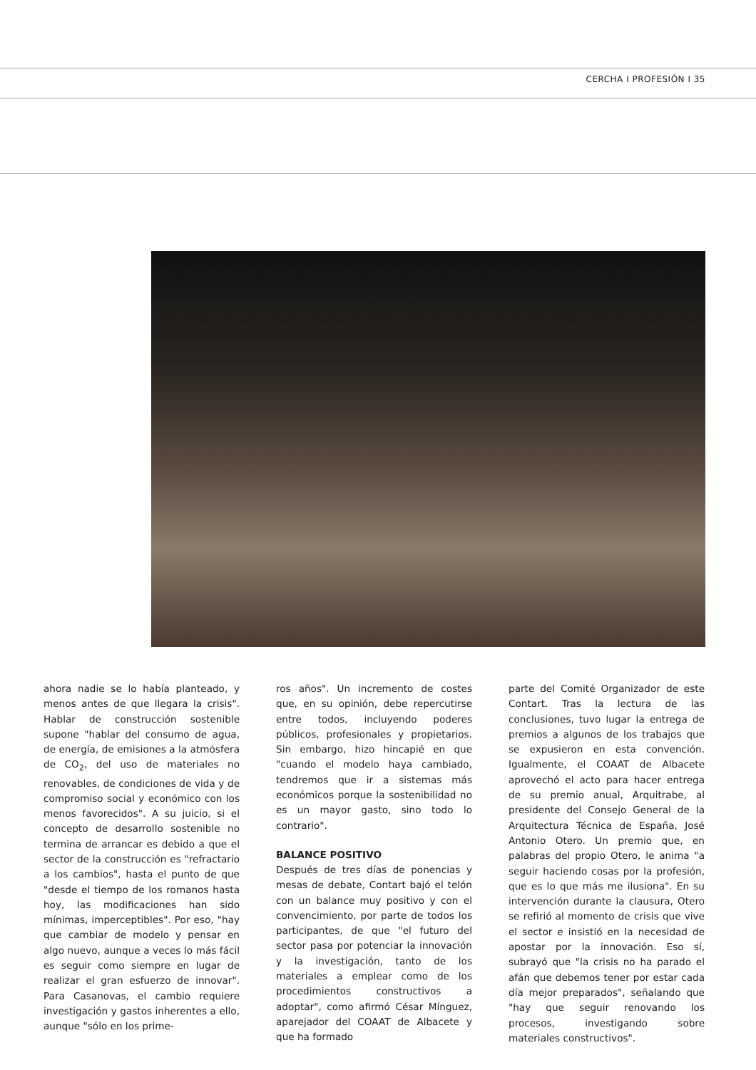CERCHA I PROFESIÓN I 35
ahora nadie se lo había planteado, y menos antes de que llegara la crisis". Hablar de construcción sostenible supone "hablar del consumo de agua, de energía, de emisiones a la atmósfera de CO<sub>2</sub>, del uso de materiales no renovables, de condiciones de vida y de compromiso social y económico con los menos favorecidos". A su juicio, si el concepto de desarrollo sostenible no termina de arrancar es debido a que el sector de la construcción es "refractario a los cambios", hasta el punto de que "desde el tiempo de los romanos hasta hoy, las modificaciones han sido mínimas, imperceptibles". Por eso, "hay que cambiar de modelo y pensar en algo nuevo, aunque a veces lo más fácil es seguir como siempre en lugar de realizar el gran esfuerzo de innovar". Para Casanovas, el cambio requiere investigación y gastos inherentes a ello, aunque "sólo en los prime-
ros años". Un incremento de costes que, en su opinión, debe repercutirse entre todos, incluyendo poderes públicos, profesionales y propietarios. Sin embargo, hizo hincapié en que "cuando el modelo haya cambiado, tendremos que ir a sistemas más económicos porque la sostenibilidad no es un mayor gasto, sino todo lo contrario".
BALANCE POSITIVO
Después de tres días de ponencias y mesas de debate, Contart bajó el telón con un balance muy positivo y con el convencimiento, por parte de todos los participantes, de que "el futuro del sector pasa por potenciar la innovación y la investigación, tanto de los materiales a emplear como de los procedimientos constructivos a adoptar", como afirmó César Mínguez, aparejador del COAAT de Albacete y que ha formado
parte del Comité Organizador de este Contart. Tras la lectura de las conclusiones, tuvo lugar la entrega de premios a algunos de los trabajos que se expusieron en esta convención. Igualmente, el COAAT de Albacete aprovechó el acto para hacer entrega de su premio anual, Arquitrabe, al presidente del Consejo General de la Arquitectura Técnica de España, José Antonio Otero. Un premio que, en palabras del propio Otero, le anima "a seguir haciendo cosas por la profesión, que es lo que más me ilusiona". En su intervención durante la clausura, Otero se refirió al momento de crisis que vive el sector e insistió en la necesidad de apostar por la innovación. Eso sí, subrayó que "la crisis no ha parado el afán que debemos tener por estar cada día mejor preparados", señalando que "hay que seguir renovando los procesos, investigando sobre materiales constructivos".